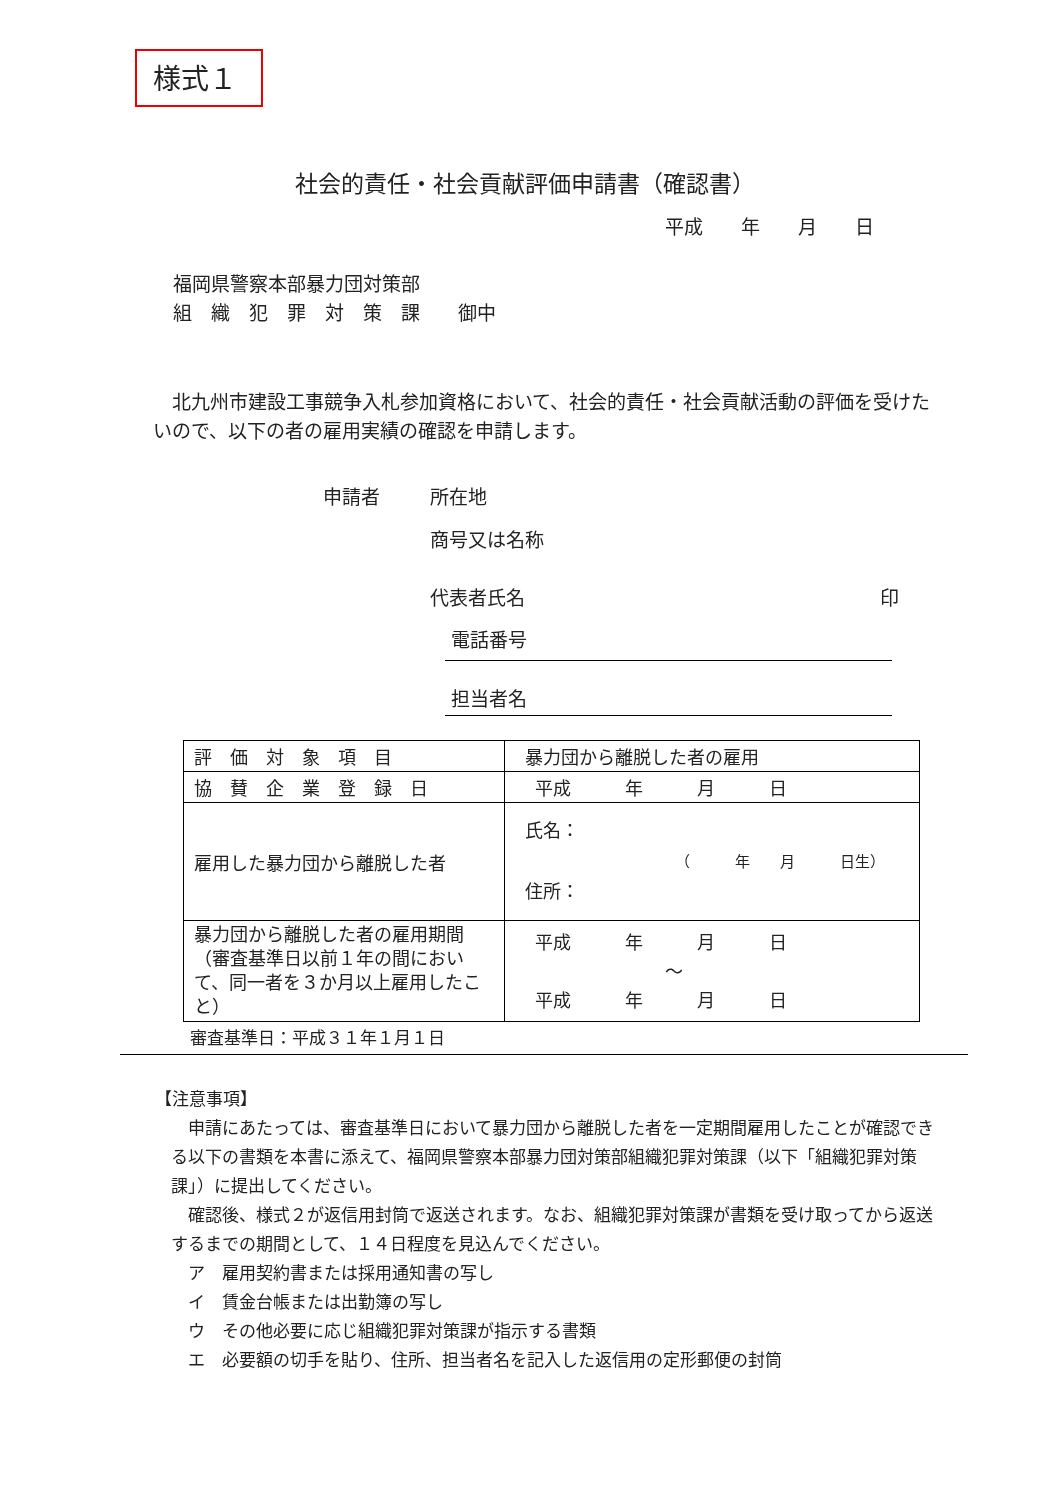様式１
社会的責任・社会貢献評価申請書（確認書）
平成　　年　　月　　日
福岡県警察本部暴力団対策部
組　織　犯　罪　対　策　課　　御中
　北九州市建設工事競争入札参加資格において、社会的責任・社会貢献活動の評価を受けたいので、以下の者の雇用実績の確認を申請します。
申請者 所在地
商号又は名称
代表者氏名 印
電話番号
担当者名
| 評 価 対 象 項 目 | 暴力団から離脱した者の雇用 |
| 協 賛 企 業 登 録 日 | 平成 年 月 日 |
| 雇用した暴力団から離脱した者 | 氏名： （ 年 月 日生） 住所： |
| 暴力団から離脱した者の雇用期間（審査基準日以前１年の間において、同一者を３か月以上雇用したこと） | 平成 年 月 日 ～ 平成 年 月 日 |
審査基準日：平成３１年１月１日
【注意事項】
　申請にあたっては、審査基準日において暴力団から離脱した者を一定期間雇用したことが確認できる以下の書類を本書に添えて、福岡県警察本部暴力団対策部組織犯罪対策課（以下「組織犯罪対策課」）に提出してください。
　確認後、様式２が返信用封筒で返送されます。なお、組織犯罪対策課が書類を受け取ってから返送するまでの期間として、１４日程度を見込んでください。
　ア　雇用契約書または採用通知書の写し
　イ　賃金台帳または出勤簿の写し
　ウ　その他必要に応じ組織犯罪対策課が指示する書類
　エ　必要額の切手を貼り、住所、担当者名を記入した返信用の定形郵便の封筒